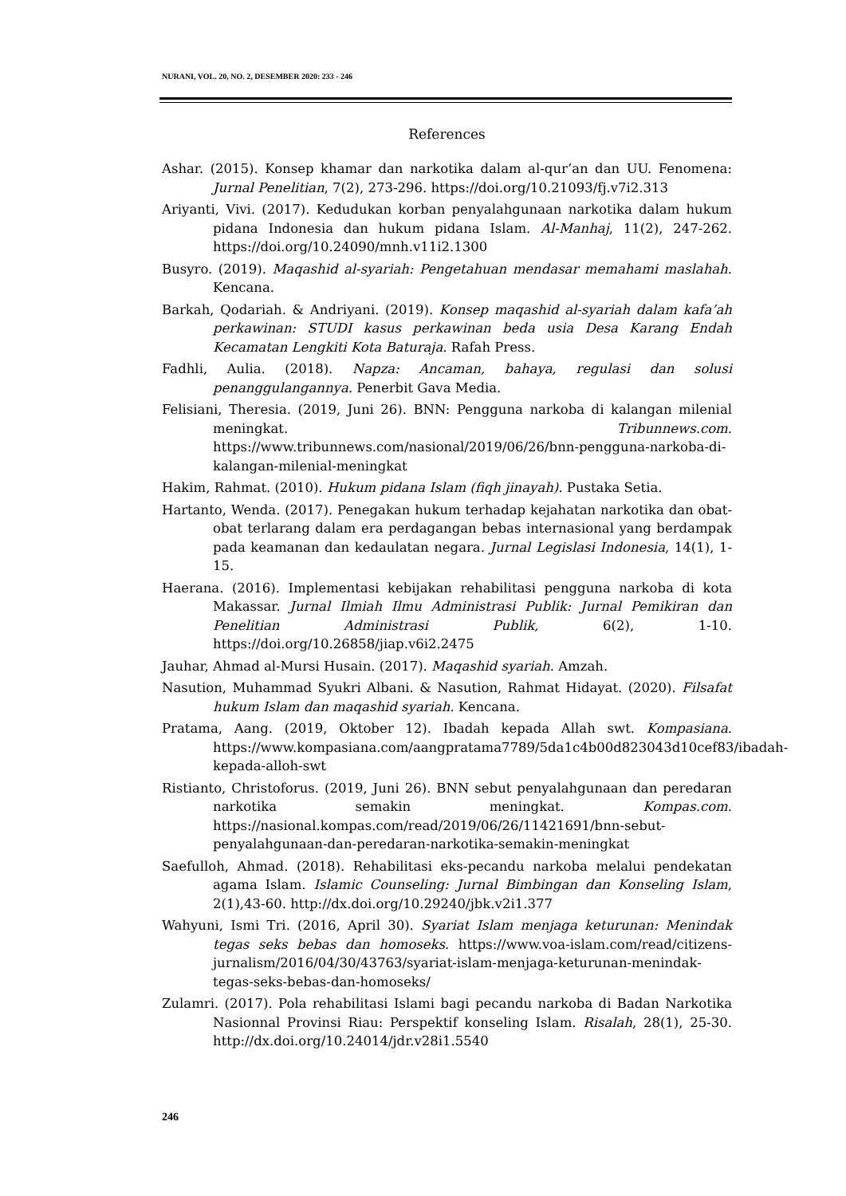NURANI, VOL. 20, NO. 2, DESEMBER 2020: 233 - 246
References
Ashar. (2015). Konsep khamar dan narkotika dalam al-qur’an dan UU. Fenomena: Jurnal Penelitian, 7(2), 273-296. https://doi.org/10.21093/fj.v7i2.313
Ariyanti, Vivi. (2017). Kedudukan korban penyalahgunaan narkotika dalam hukum pidana Indonesia dan hukum pidana Islam. Al-Manhaj, 11(2), 247-262. https://doi.org/10.24090/mnh.v11i2.1300
Busyro. (2019). Maqashid al-syariah: Pengetahuan mendasar memahami maslahah. Kencana.
Barkah, Qodariah. & Andriyani. (2019). Konsep maqashid al-syariah dalam kafa’ah perkawinan: STUDI kasus perkawinan beda usia Desa Karang Endah Kecamatan Lengkiti Kota Baturaja. Rafah Press.
Fadhli, Aulia. (2018). Napza: Ancaman, bahaya, regulasi dan solusi penanggulangannya. Penerbit Gava Media.
Felisiani, Theresia. (2019, Juni 26). BNN: Pengguna narkoba di kalangan milenial meningkat. Tribunnews.com. https://www.tribunnews.com/nasional/2019/06/26/bnn-pengguna-narkoba-di-kalangan-milenial-meningkat
Hakim, Rahmat. (2010). Hukum pidana Islam (fiqh jinayah). Pustaka Setia.
Hartanto, Wenda. (2017). Penegakan hukum terhadap kejahatan narkotika dan obat-obat terlarang dalam era perdagangan bebas internasional yang berdampak pada keamanan dan kedaulatan negara. Jurnal Legislasi Indonesia, 14(1), 1-15.
Haerana. (2016). Implementasi kebijakan rehabilitasi pengguna narkoba di kota Makassar. Jurnal Ilmiah Ilmu Administrasi Publik: Jurnal Pemikiran dan Penelitian Administrasi Publik, 6(2), 1-10. https://doi.org/10.26858/jiap.v6i2.2475
Jauhar, Ahmad al-Mursi Husain. (2017). Maqashid syariah. Amzah.
Nasution, Muhammad Syukri Albani. & Nasution, Rahmat Hidayat. (2020). Filsafat hukum Islam dan maqashid syariah. Kencana.
Pratama, Aang. (2019, Oktober 12). Ibadah kepada Allah swt. Kompasiana. https://www.kompasiana.com/aangpratama7789/5da1c4b00d823043d10cef83/ibadah-kepada-alloh-swt
Ristianto, Christoforus. (2019, Juni 26). BNN sebut penyalahgunaan dan peredaran narkotika semakin meningkat. Kompas.com. https://nasional.kompas.com/read/2019/06/26/11421691/bnn-sebut-penyalahgunaan-dan-peredaran-narkotika-semakin-meningkat
Saefulloh, Ahmad. (2018). Rehabilitasi eks-pecandu narkoba melalui pendekatan agama Islam. Islamic Counseling: Jurnal Bimbingan dan Konseling Islam, 2(1),43-60. http://dx.doi.org/10.29240/jbk.v2i1.377
Wahyuni, Ismi Tri. (2016, April 30). Syariat Islam menjaga keturunan: Menindak tegas seks bebas dan homoseks. https://www.voa-islam.com/read/citizens-jurnalism/2016/04/30/43763/syariat-islam-menjaga-keturunan-menindak-tegas-seks-bebas-dan-homoseks/
Zulamri. (2017). Pola rehabilitasi Islami bagi pecandu narkoba di Badan Narkotika Nasionnal Provinsi Riau: Perspektif konseling Islam. Risalah, 28(1), 25-30. http://dx.doi.org/10.24014/jdr.v28i1.5540
246